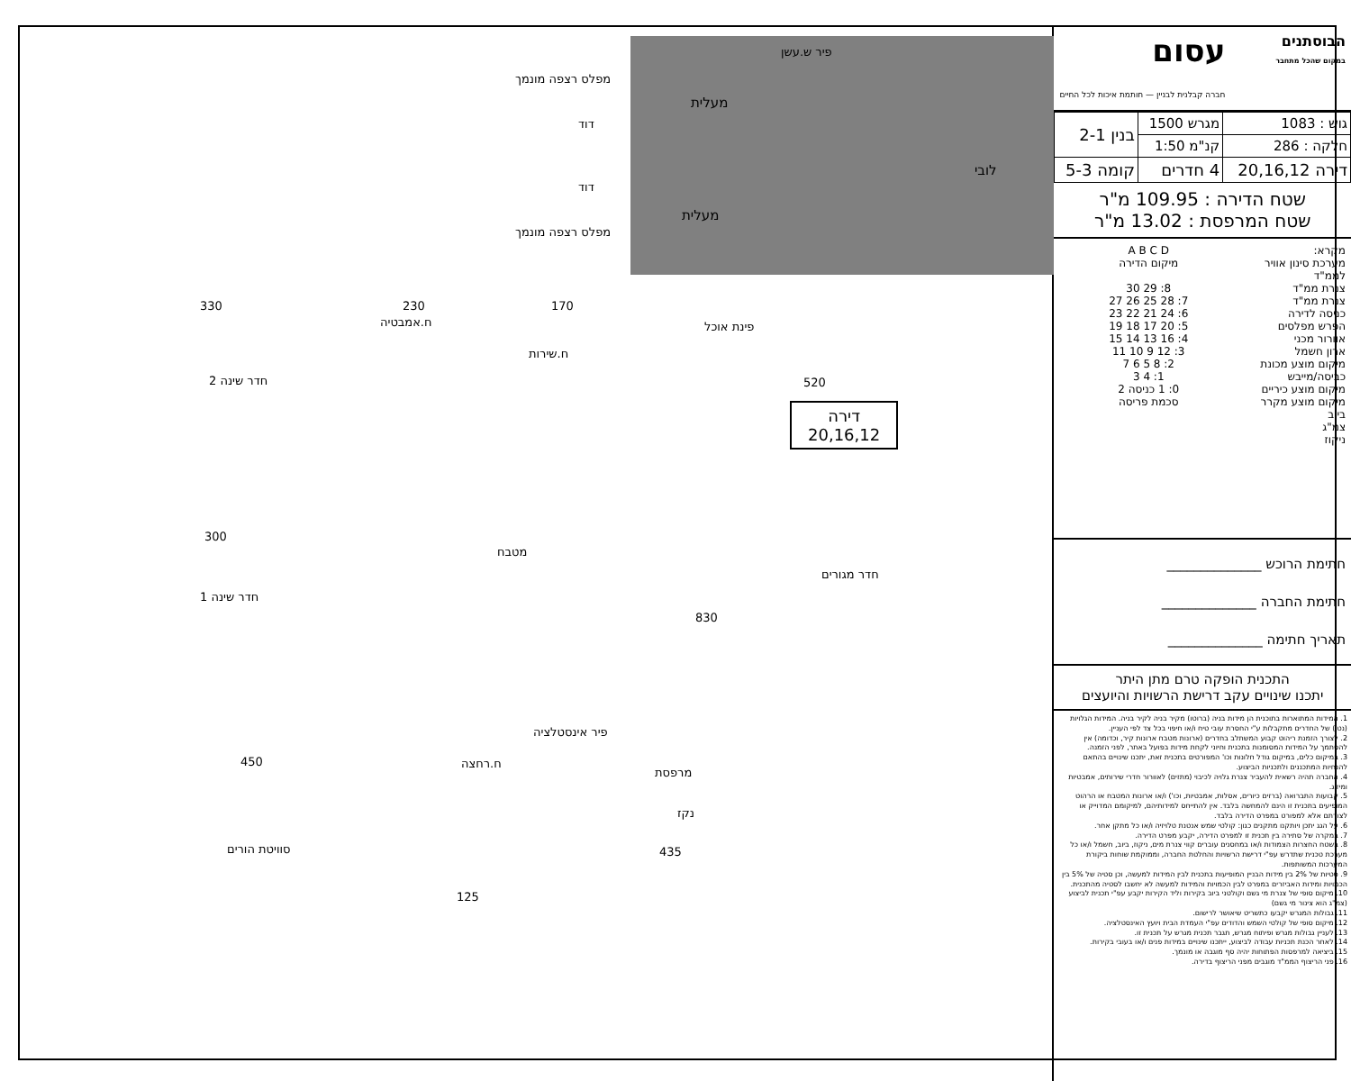פיר ש.עשן
מעלית
מעלית
לובי
מפלס רצפה מונמך
דוד
דוד
מפלס רצפה מונמך
פינת אוכל ח.אמבטיה
ח.שירות
חדר שינה 2
דירה
20,16,12
מטבח
חדר מגורים
חדר שינה 1
פיר אינסטלציה
ח.רחצה
מרפסת
נקז
סוויטת הורים
330 230 170
520
300
830
450
435
125
הבוסתנים
במקום שהכל מתחבר
עסום
חברה קבלנית לבניין — חותמת איכות לכל החיים
| גוש : 1083 | מגרש 1500 | בנין 2-1 |
| חלקה : 286 | קנ"מ 1:50 | |
| דירה 20,16,12 | 4 חדרים | קומה 5-3 |
שטח הדירה : 109.95 מ"ר
שטח המרפסת : 13.02 מ"ר
מקרא:
מערכת סינון אוויר לממ"ד
צנרת ממ"ד
צנרת ממ"ד
כניסה לדירה
הפרש מפלסים
אוורור מכני
ארון חשמל
מיקום מוצע מכונת כביסה/מייבש
מיקום מוצע כיריים
מיקום מוצע מקרר
ביוב
צמ"ג
ניקוז
A B C D
מיקום הדירה
8: 29 30
7: 28 25 26 27
6: 24 21 22 23
5: 20 17 18 19
4: 16 13 14 15
3: 12 9 10 11
2: 8 5 6 7
1: 4 3
0: 1 כניסה 2
סכמת פריסה
חתימת הרוכש ______________
חתימת החברה ______________
תאריך חתימה ______________
התכנית הופקה טרם מתן היתר
יתכנו שינויים עקב דרישת הרשויות והיועצים
1. המידות המתוארות בתוכנית הן מידות בניה (ברוטו) מקיר בניה לקיר בניה. המידות הגלויות (נטו) של החדרים מתקבלות ע"י החסרת עובי טיח ו/או חיפוי בכל צד לפי העניין.
2. לצורך הזמנת ריהוט קבוע המשתלב בחדרים (ארונות מטבח ארונות קיר, וכדומה) אין להסתמך על המידות המסומנות בתכנית וחיוני לקחת מידות בפועל באתר, לפני הזמנה.
3. במיקום כלים, במיקום גודל חלונות וכו' המפורטים בתכנית זאת, יתכנו שינויים בהתאם להנחיות המתכננים ולתכניות הביצוע.
4. החברה תהיה רשאית להעביר צנרת גלויה לכיבוי (מתזים) לאוורור חדרי שירותים, אמבטיות ומיזוג.
5. קבועות התברואה (ברזים כיורים, אסלות, אמבטיות, וכו') ו/או ארונות המטבח או הרהוט המופיעים בתכנית זו הינם להמחשה בלבד. אין להתייחס למידותיהם, למיקומם המדוייק או לצורתם אלא למפורט במפרט הדירה בלבד.
6. על הגג יתכן ויותקנו מתקנים כגון: קולטי שמש אנטנת טלויזיה ו/או כל מתקן אחר.
7. במקרה של סתירה בין תכנית זו למפרט הדירה, יקבע מפרט הדירה.
8. בשטח החצרות הצמודות ו/או במחסנים עוברים קווי צנרת מים, ניקוז, ביוב, חשמל ו/או כל מערכת טכנית שתדרש עפ"י דרישת הרשויות והחלטת החברה, וממוקמת שוחות ביקורת המערכות המשותפות.
9. סטיות של 2% בין מידות הבניין המופיעות בתכנית לבין המידות למעשה, וכן סטיה של 5% בין הכמויות ומידות האביזרים במפרט לבין הכמויות והמידות למעשה לא יחשבו לסטיה מהתכנית.
10. מיקום סופי של צנרת מי גשם וקולטני ביוב בקירות וליד הקירות יקבע עפ"י תכנית לביצוע (צמ"ג הוא צינור מי גשם)
11. גבולות המגרש יקבעו כתשריט שיאושר לרישום.
12. מיקום סופי של קולטי השמש והדודים עפ"י העמדת הבית ויועץ האינסטלציה.
13. לעניין גבולות מגרש ופיתוח מגרש, תגבר תכנית מגרש על תכנית זו.
14. לאחר הכנת תכניות עבודה לביצוע, ייתכנו שינויים במידות פנים ו/או בעובי בקירות.
15. ביציאה למרפסות הפתוחות יהיה סף מוגבה או מונמך.
16. פני הריצוף הממ"ד מוגבים מפני הריצוף בדירה.